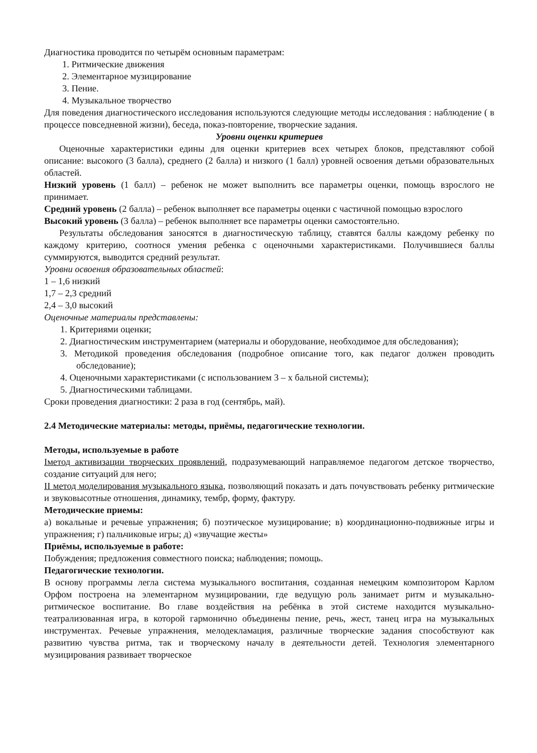Диагностика проводится по четырём основным параметрам:
1. Ритмические движения
2. Элементарное музицирование
3. Пение.
4. Музыкальное творчество
Для поведения диагностического исследования используются следующие методы исследования : наблюдение ( в процессе повседневной жизни), беседа, показ-повторение, творческие задания.
Уровни оценки критериев
Оценочные характеристики едины для оценки критериев всех четырех блоков, представляют собой описание: высокого (3 балла), среднего (2 балла) и низкого (1 балл) уровней освоения детьми образовательных областей.
Низкий уровень (1 балл) – ребенок не может выполнить все параметры оценки, помощь взрослого не принимает.
Средний уровень (2 балла) – ребенок выполняет все параметры оценки с частичной помощью взрослого
Высокий уровень (3 балла) – ребенок выполняет все параметры оценки самостоятельно.
Результаты обследования заносятся в диагностическую таблицу, ставятся баллы каждому ребенку по каждому критерию, соотнося умения ребенка с оценочными характеристиками. Получившиеся баллы суммируются, выводится средний результат.
Уровни освоения образовательных областей:
1 – 1,6 низкий
1,7 – 2,3 средний
2,4 – 3,0 высокий
Оценочные материалы представлены:
1. Критериями оценки;
2. Диагностическим инструментарием (материалы и оборудование, необходимое для обследования);
3. Методикой проведения обследования (подробное описание того, как педагог должен проводить обследование);
4. Оценочными характеристиками (с использованием 3 – х бальной системы);
5. Диагностическими таблицами.
Сроки проведения диагностики: 2 раза в год (сентябрь, май).
2.4 Методические материалы: методы, приёмы, педагогические технологии.
Методы, используемые в работе
Iметод активизации творческих проявлений, подразумевающий направляемое педагогом детское творчество, создание ситуаций для него;
II метод моделирования музыкального языка, позволяющий показать и дать почувствовать ребенку ритмические и звуковысотные отношения, динамику, тембр, форму, фактуру.
Методические приемы:
а) вокальные и речевые упражнения; б) поэтическое музицирование; в) координационно-подвижные игры и упражнения; г) пальчиковые игры; д) «звучащие жесты»
Приёмы, используемые в работе:
Побуждения; предложения совместного поиска; наблюдения; помощь.
Педагогические технологии.
В основу программы легла система музыкального воспитания, созданная немецким композитором Карлом Орфом построена на элементарном музицировании, где ведущую роль занимает ритм и музыкально-ритмическое воспитание. Во главе воздействия на ребёнка в этой системе находится музыкально-театрализованная игра, в которой гармонично объединены пение, речь, жест, танец игра на музыкальных инструментах. Речевые упражнения, мелодекламация, различные творческие задания способствуют как развитию чувства ритма, так и творческому началу в деятельности детей. Технология элементарного музицирования развивает творческое